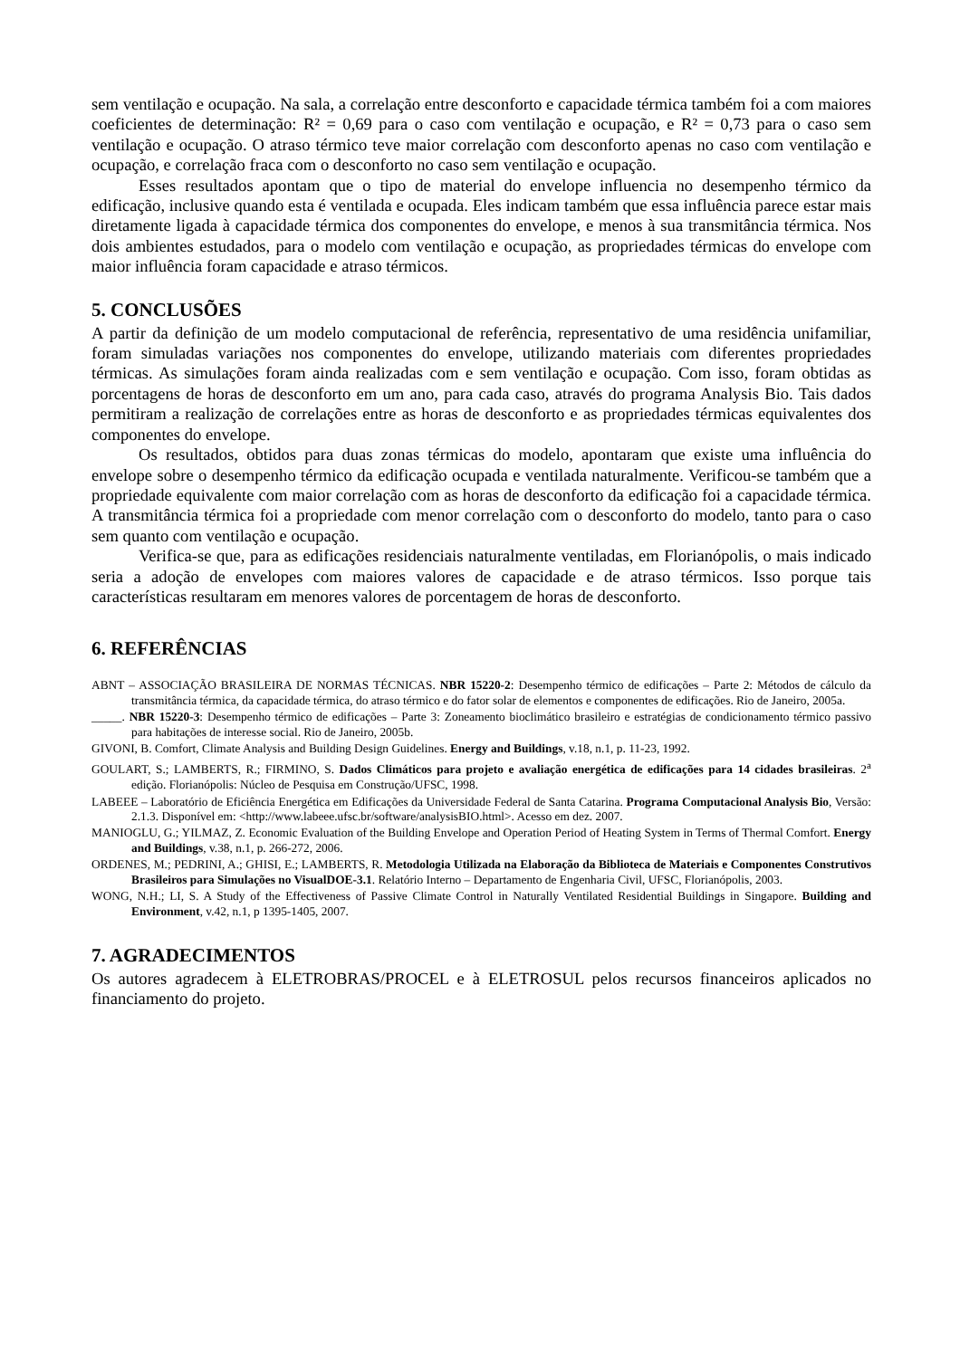sem ventilação e ocupação. Na sala, a correlação entre desconforto e capacidade térmica também foi a com maiores coeficientes de determinação: R² = 0,69 para o caso com ventilação e ocupação, e R² = 0,73 para o caso sem ventilação e ocupação. O atraso térmico teve maior correlação com desconforto apenas no caso com ventilação e ocupação, e correlação fraca com o desconforto no caso sem ventilação e ocupação.
Esses resultados apontam que o tipo de material do envelope influencia no desempenho térmico da edificação, inclusive quando esta é ventilada e ocupada. Eles indicam também que essa influência parece estar mais diretamente ligada à capacidade térmica dos componentes do envelope, e menos à sua transmitância térmica. Nos dois ambientes estudados, para o modelo com ventilação e ocupação, as propriedades térmicas do envelope com maior influência foram capacidade e atraso térmicos.
5. CONCLUSÕES
A partir da definição de um modelo computacional de referência, representativo de uma residência unifamiliar, foram simuladas variações nos componentes do envelope, utilizando materiais com diferentes propriedades térmicas. As simulações foram ainda realizadas com e sem ventilação e ocupação. Com isso, foram obtidas as porcentagens de horas de desconforto em um ano, para cada caso, através do programa Analysis Bio. Tais dados permitiram a realização de correlações entre as horas de desconforto e as propriedades térmicas equivalentes dos componentes do envelope.
Os resultados, obtidos para duas zonas térmicas do modelo, apontaram que existe uma influência do envelope sobre o desempenho térmico da edificação ocupada e ventilada naturalmente. Verificou-se também que a propriedade equivalente com maior correlação com as horas de desconforto da edificação foi a capacidade térmica. A transmitância térmica foi a propriedade com menor correlação com o desconforto do modelo, tanto para o caso sem quanto com ventilação e ocupação.
Verifica-se que, para as edificações residenciais naturalmente ventiladas, em Florianópolis, o mais indicado seria a adoção de envelopes com maiores valores de capacidade e de atraso térmicos. Isso porque tais características resultaram em menores valores de porcentagem de horas de desconforto.
6. REFERÊNCIAS
ABNT – ASSOCIAÇÃO BRASILEIRA DE NORMAS TÉCNICAS. NBR 15220-2: Desempenho térmico de edificações – Parte 2: Métodos de cálculo da transmitância térmica, da capacidade térmica, do atraso térmico e do fator solar de elementos e componentes de edificações. Rio de Janeiro, 2005a.
_____. NBR 15220-3: Desempenho térmico de edificações – Parte 3: Zoneamento bioclimático brasileiro e estratégias de condicionamento térmico passivo para habitações de interesse social. Rio de Janeiro, 2005b.
GIVONI, B. Comfort, Climate Analysis and Building Design Guidelines. Energy and Buildings, v.18, n.1, p. 11-23, 1992.
GOULART, S.; LAMBERTS, R.; FIRMINO, S. Dados Climáticos para projeto e avaliação energética de edificações para 14 cidades brasileiras. 2<sup>a</sup> edição. Florianópolis: Núcleo de Pesquisa em Construção/UFSC, 1998.
LABEEE – Laboratório de Eficiência Energética em Edificações da Universidade Federal de Santa Catarina. Programa Computacional Analysis Bio, Versão: 2.1.3. Disponível em: <http://www.labeee.ufsc.br/software/analysisBIO.html>. Acesso em dez. 2007.
MANIOGLU, G.; YILMAZ, Z. Economic Evaluation of the Building Envelope and Operation Period of Heating System in Terms of Thermal Comfort. Energy and Buildings, v.38, n.1, p. 266-272, 2006.
ORDENES, M.; PEDRINI, A.; GHISI, E.; LAMBERTS, R. Metodologia Utilizada na Elaboração da Biblioteca de Materiais e Componentes Construtivos Brasileiros para Simulações no VisualDOE-3.1. Relatório Interno – Departamento de Engenharia Civil, UFSC, Florianópolis, 2003.
WONG, N.H.; LI, S. A Study of the Effectiveness of Passive Climate Control in Naturally Ventilated Residential Buildings in Singapore. Building and Environment, v.42, n.1, p 1395-1405, 2007.
7. AGRADECIMENTOS
Os autores agradecem à ELETROBRAS/PROCEL e à ELETROSUL pelos recursos financeiros aplicados no financiamento do projeto.